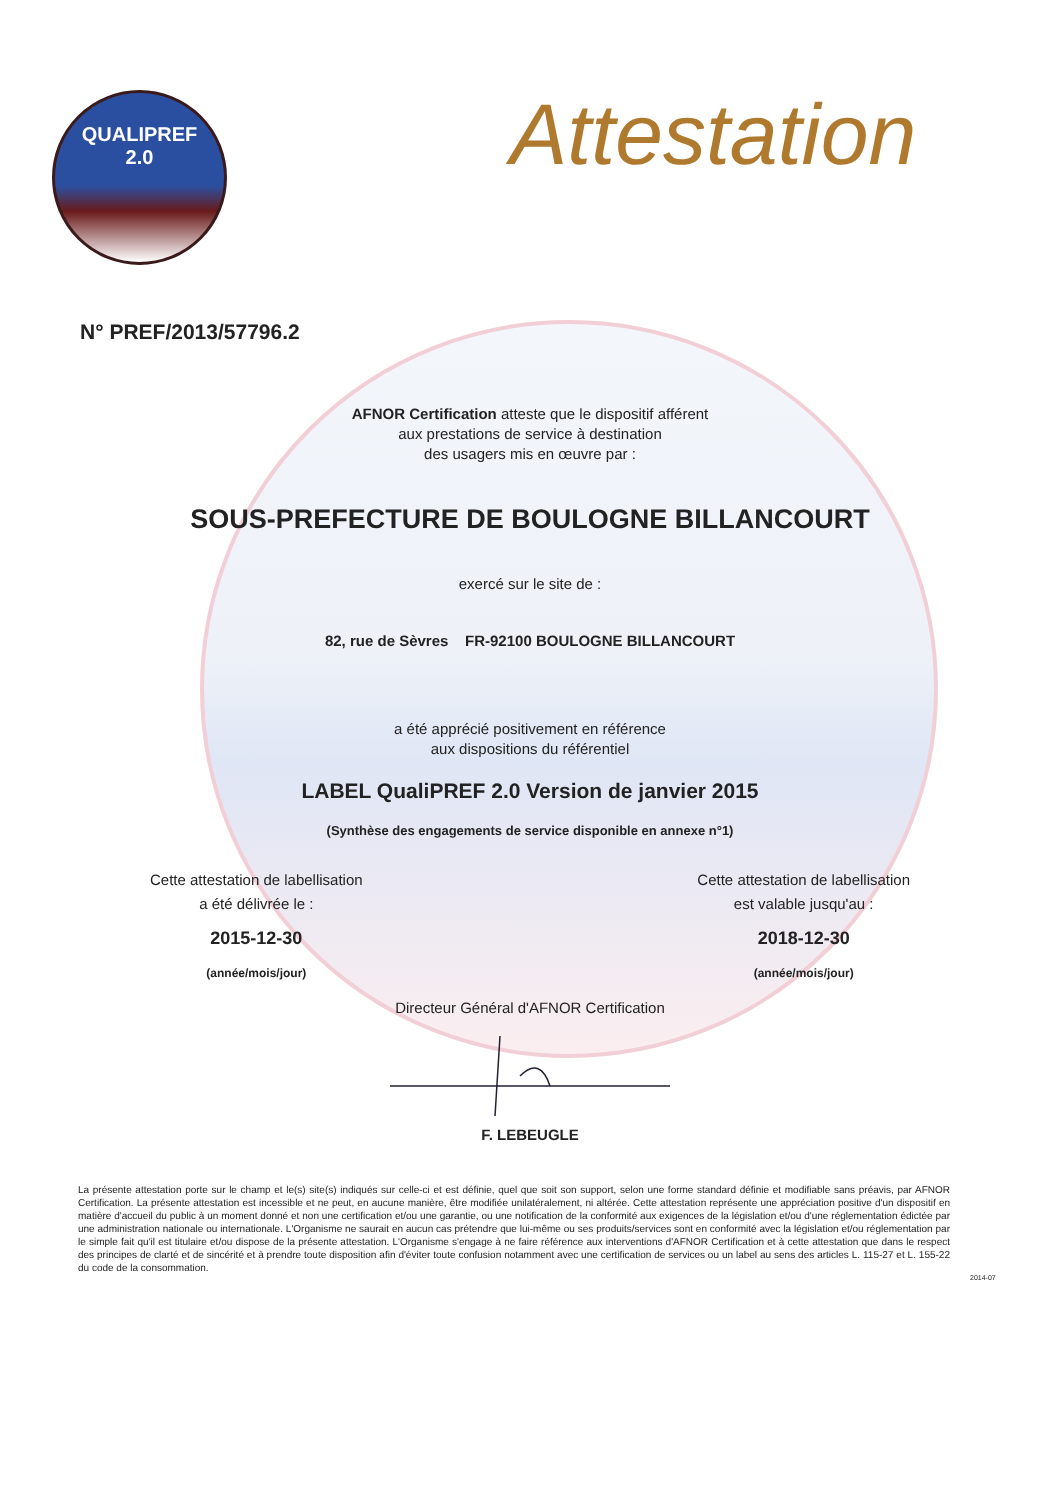QUALIPREF
2.0
Attestation
N° PREF/2013/57796.2
AFNOR Certification atteste que le dispositif afférent
aux prestations de service à destination
des usagers mis en œuvre par :
SOUS-PREFECTURE DE BOULOGNE BILLANCOURT
exercé sur le site de :
82, rue de Sèvres FR-92100 BOULOGNE BILLANCOURT
a été apprécié positivement en référence
aux dispositions du référentiel
LABEL QualiPREF 2.0 Version de janvier 2015
(Synthèse des engagements de service disponible en annexe n°1)
Cette attestation de labellisation
a été délivrée le :
2015-12-30
(année/mois/jour)
Cette attestation de labellisation
est valable jusqu'au :
2018-12-30
(année/mois/jour)
Directeur Général d'AFNOR Certification
F. LEBEUGLE
La présente attestation porte sur le champ et le(s) site(s) indiqués sur celle-ci et est définie, quel que soit son support, selon une forme standard définie et modifiable sans préavis, par AFNOR Certification. La présente attestation est incessible et ne peut, en aucune manière, être modifiée unilatéralement, ni altérée. Cette attestation représente une appréciation positive d'un dispositif en matière d'accueil du public à un moment donné et non une certification et/ou une garantie, ou une notification de la conformité aux exigences de la législation et/ou d'une réglementation édictée par une administration nationale ou internationale. L'Organisme ne saurait en aucun cas prétendre que lui-même ou ses produits/services sont en conformité avec la législation et/ou réglementation par le simple fait qu'il est titulaire et/ou dispose de la présente attestation. L'Organisme s'engage à ne faire référence aux interventions d'AFNOR Certification et à cette attestation que dans le respect des principes de clarté et de sincérité et à prendre toute disposition afin d'éviter toute confusion notamment avec une certification de services ou un label au sens des articles L. 115-27 et L. 155-22 du code de la consommation.
2014-07